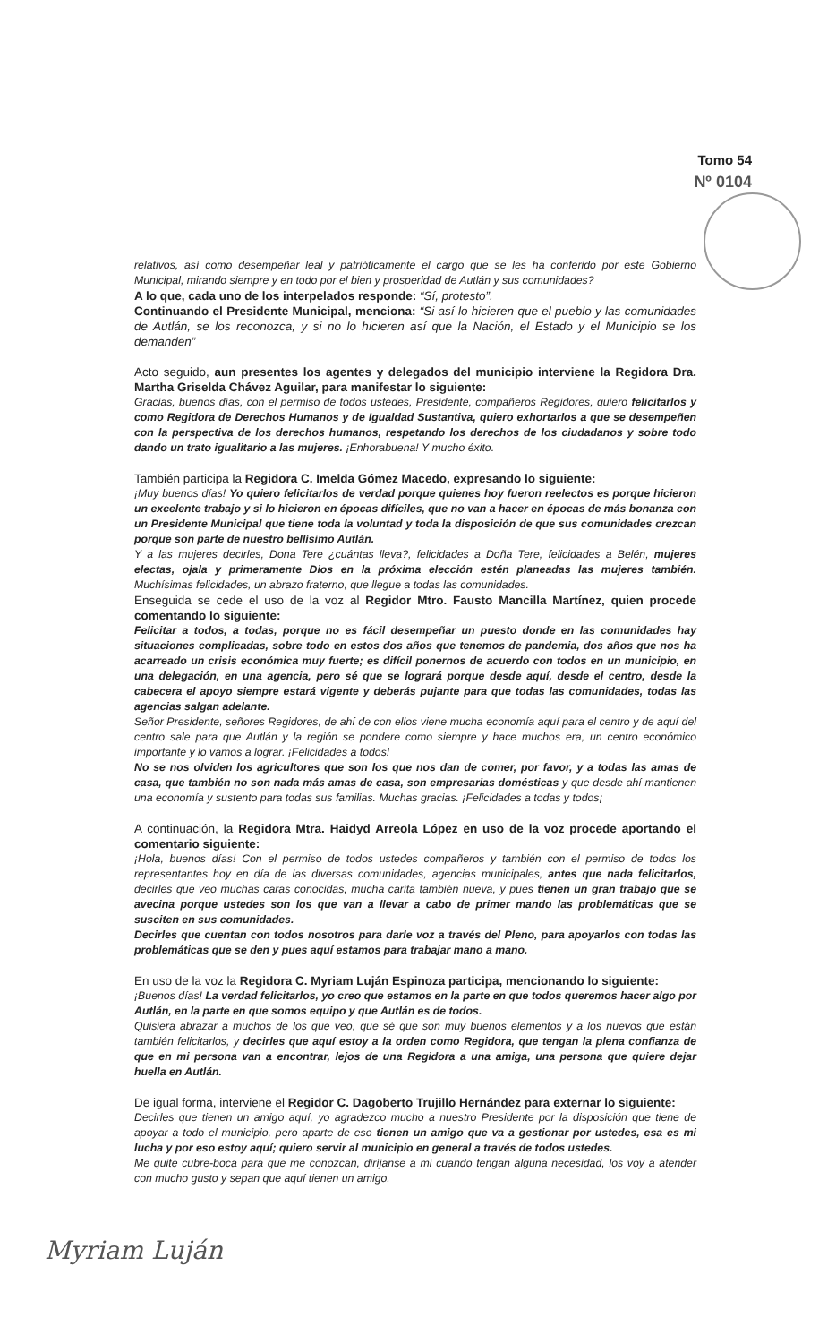Tomo 54
Nº 0104
relativos, así como desempeñar leal y patrióticamente el cargo que se les ha conferido por este Gobierno Municipal, mirando siempre y en todo por el bien y prosperidad de Autlán y sus comunidades?
A lo que, cada uno de los interpelados responde: “Sí, protesto”.
Continuando el Presidente Municipal, menciona: “Si así lo hicieren que el pueblo y las comunidades de Autlán, se los reconozca, y si no lo hicieren así que la Nación, el Estado y el Municipio se los demanden”
Acto seguido, aun presentes los agentes y delegados del municipio interviene la Regidora Dra. Martha Griselda Chávez Aguilar, para manifestar lo siguiente:
Gracias, buenos días, con el permiso de todos ustedes, Presidente, compañeros Regidores, quiero felicitarlos y como Regidora de Derechos Humanos y de Igualdad Sustantiva, quiero exhortarlos a que se desempeñen con la perspectiva de los derechos humanos, respetando los derechos de los ciudadanos y sobre todo dando un trato igualitario a las mujeres. ¡Enhorabuena! Y mucho éxito.
También participa la Regidora C. Imelda Gómez Macedo, expresando lo siguiente:
¡Muy buenos días! Yo quiero felicitarlos de verdad porque quienes hoy fueron reelectos es porque hicieron un excelente trabajo y si lo hicieron en épocas difíciles, que no van a hacer en épocas de más bonanza con un Presidente Municipal que tiene toda la voluntad y toda la disposición de que sus comunidades crezcan porque son parte de nuestro bellísimo Autlán.
Y a las mujeres decirles, Dona Tere ¿cuántas lleva?, felicidades a Doña Tere, felicidades a Belén, mujeres electas, ojala y primeramente Dios en la próxima elección estén planeadas las mujeres también. Muchísimas felicidades, un abrazo fraterno, que llegue a todas las comunidades.
Enseguida se cede el uso de la voz al Regidor Mtro. Fausto Mancilla Martínez, quien procede comentando lo siguiente:
Felicitar a todos, a todas, porque no es fácil desempeñar un puesto donde en las comunidades hay situaciones complicadas, sobre todo en estos dos años que tenemos de pandemia, dos años que nos ha acarreado un crisis económica muy fuerte; es difícil ponernos de acuerdo con todos en un municipio, en una delegación, en una agencia, pero sé que se logrará porque desde aquí, desde el centro, desde la cabecera el apoyo siempre estará vigente y deberás pujante para que todas las comunidades, todas las agencias salgan adelante.
Señor Presidente, señores Regidores, de ahí de con ellos viene mucha economía aquí para el centro y de aquí del centro sale para que Autlán y la región se pondere como siempre y hace muchos era, un centro económico importante y lo vamos a lograr. ¡Felicidades a todos!
No se nos olviden los agricultores que son los que nos dan de comer, por favor, y a todas las amas de casa, que también no son nada más amas de casa, son empresarias domésticas y que desde ahí mantienen una economía y sustento para todas sus familias. Muchas gracias. ¡Felicidades a todas y todos¡
A continuación, la Regidora Mtra. Haidyd Arreola López en uso de la voz procede aportando el comentario siguiente:
¡Hola, buenos días! Con el permiso de todos ustedes compañeros y también con el permiso de todos los representantes hoy en día de las diversas comunidades, agencias municipales, antes que nada felicitarlos, decirles que veo muchas caras conocidas, mucha carita también nueva, y pues tienen un gran trabajo que se avecina porque ustedes son los que van a llevar a cabo de primer mando las problemáticas que se susciten en sus comunidades.
Decirles que cuentan con todos nosotros para darle voz a través del Pleno, para apoyarlos con todas las problemáticas que se den y pues aquí estamos para trabajar mano a mano.
En uso de la voz la Regidora C. Myriam Luján Espinoza participa, mencionando lo siguiente:
¡Buenos días! La verdad felicitarlos, yo creo que estamos en la parte en que todos queremos hacer algo por Autlán, en la parte en que somos equipo y que Autlán es de todos.
Quisiera abrazar a muchos de los que veo, que sé que son muy buenos elementos y a los nuevos que están también felicitarlos, y decirles que aquí estoy a la orden como Regidora, que tengan la plena confianza de que en mi persona van a encontrar, lejos de una Regidora a una amiga, una persona que quiere dejar huella en Autlán.
De igual forma, interviene el Regidor C. Dagoberto Trujillo Hernández para externar lo siguiente:
Decirles que tienen un amigo aquí, yo agradezco mucho a nuestro Presidente por la disposición que tiene de apoyar a todo el municipio, pero aparte de eso tienen un amigo que va a gestionar por ustedes, esa es mi lucha y por eso estoy aquí; quiero servir al municipio en general a través de todos ustedes.
Me quite cubre-boca para que me conozcan, diríjanse a mi cuando tengan alguna necesidad, los voy a atender con mucho gusto y sepan que aquí tienen un amigo.
Myriam Luján